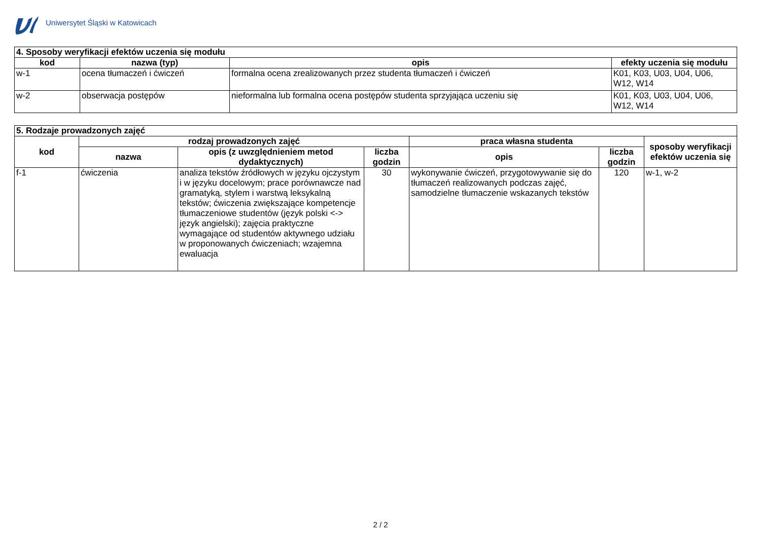Uniwersytet Śląski w Katowicach
| 4. Sposoby weryfikacji efektów uczenia się modułu | | | |
| --- | --- | --- | --- |
| kod | nazwa (typ) | opis | efekty uczenia się modułu |
| w-1 | ocena tłumaczeń i ćwiczeń | formalna ocena zrealizowanych przez studenta tłumaczeń i ćwiczeń | K01, K03, U03, U04, U06, W12, W14 |
| w-2 | obserwacja postępów | nieformalna lub formalna ocena postępów studenta sprzyjająca uczeniu się | K01, K03, U03, U04, U06, W12, W14 |
| 5. Rodzaje prowadzonych zajęć | | | | | | |
| --- | --- | --- | --- | --- | --- | --- |
| kod | rodzaj prowadzonych zajęć | | | praca własna studenta | | sposoby weryfikacji efektów uczenia się |
| | nazwa | opis (z uwzględnieniem metod dydaktycznych) | liczba godzin | opis | liczba godzin | |
| f-1 | ćwiczenia | analiza tekstów źródłowych w języku ojczystym i w języku docelowym; prace porównawcze nad gramatyką, stylem i warstwą leksykalną tekstów; ćwiczenia zwiększające kompetencje tłumaczeniowe studentów (język polski <-> język angielski); zajęcia praktyczne wymagające od studentów aktywnego udziału w proponowanych ćwiczeniach; wzajemna ewaluacja | 30 | wykonywanie ćwiczeń, przygotowywanie się do tłumaczeń realizowanych podczas zajęć, samodzielne tłumaczenie wskazanych tekstów | 120 | w-1, w-2 |
2 / 2